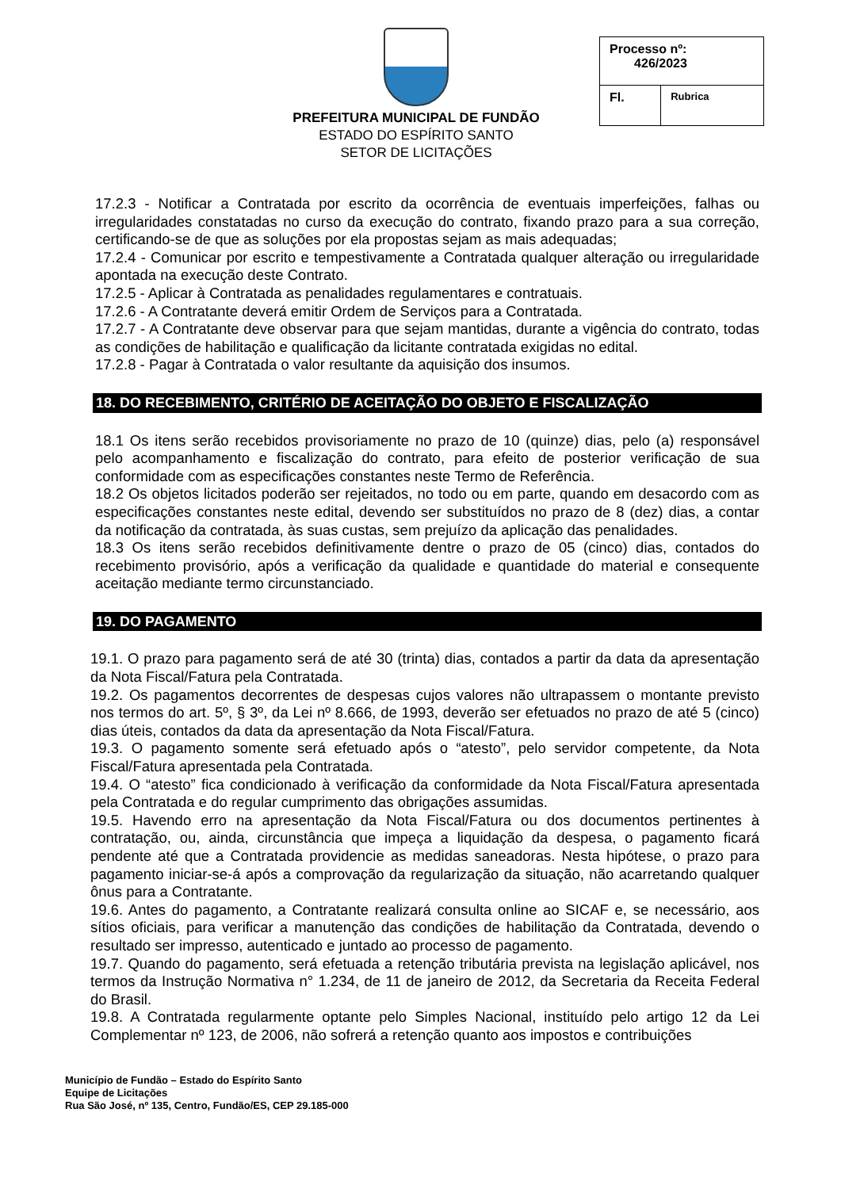PREFEITURA MUNICIPAL DE FUNDÃO
ESTADO DO ESPÍRITO SANTO
SETOR DE LICITAÇÕES
| Processo nº: 426/2023 | |
| Fl. | Rubrica |
17.2.3 - Notificar a Contratada por escrito da ocorrência de eventuais imperfeições, falhas ou irregularidades constatadas no curso da execução do contrato, fixando prazo para a sua correção, certificando-se de que as soluções por ela propostas sejam as mais adequadas;
17.2.4 - Comunicar por escrito e tempestivamente a Contratada qualquer alteração ou irregularidade apontada na execução deste Contrato.
17.2.5 - Aplicar à Contratada as penalidades regulamentares e contratuais.
17.2.6 - A Contratante deverá emitir Ordem de Serviços para a Contratada.
17.2.7 - A Contratante deve observar para que sejam mantidas, durante a vigência do contrato, todas as condições de habilitação e qualificação da licitante contratada exigidas no edital.
17.2.8 - Pagar à Contratada o valor resultante da aquisição dos insumos.
18. DO RECEBIMENTO, CRITÉRIO DE ACEITAÇÃO DO OBJETO E FISCALIZAÇÃO
18.1 Os itens serão recebidos provisoriamente no prazo de 10 (quinze) dias, pelo (a) responsável pelo acompanhamento e fiscalização do contrato, para efeito de posterior verificação de sua conformidade com as especificações constantes neste Termo de Referência.
18.2 Os objetos licitados poderão ser rejeitados, no todo ou em parte, quando em desacordo com as especificações constantes neste edital, devendo ser substituídos no prazo de 8 (dez) dias, a contar da notificação da contratada, às suas custas, sem prejuízo da aplicação das penalidades.
18.3 Os itens serão recebidos definitivamente dentre o prazo de 05 (cinco) dias, contados do recebimento provisório, após a verificação da qualidade e quantidade do material e consequente aceitação mediante termo circunstanciado.
19. DO PAGAMENTO
19.1. O prazo para pagamento será de até 30 (trinta) dias, contados a partir da data da apresentação da Nota Fiscal/Fatura pela Contratada.
19.2. Os pagamentos decorrentes de despesas cujos valores não ultrapassem o montante previsto nos termos do art. 5º, § 3º, da Lei nº 8.666, de 1993, deverão ser efetuados no prazo de até 5 (cinco) dias úteis, contados da data da apresentação da Nota Fiscal/Fatura.
19.3. O pagamento somente será efetuado após o “atesto”, pelo servidor competente, da Nota Fiscal/Fatura apresentada pela Contratada.
19.4. O “atesto” fica condicionado à verificação da conformidade da Nota Fiscal/Fatura apresentada pela Contratada e do regular cumprimento das obrigações assumidas.
19.5. Havendo erro na apresentação da Nota Fiscal/Fatura ou dos documentos pertinentes à contratação, ou, ainda, circunstância que impeça a liquidação da despesa, o pagamento ficará pendente até que a Contratada providencie as medidas saneadoras. Nesta hipótese, o prazo para pagamento iniciar-se-á após a comprovação da regularização da situação, não acarretando qualquer ônus para a Contratante.
19.6. Antes do pagamento, a Contratante realizará consulta online ao SICAF e, se necessário, aos sítios oficiais, para verificar a manutenção das condições de habilitação da Contratada, devendo o resultado ser impresso, autenticado e juntado ao processo de pagamento.
19.7. Quando do pagamento, será efetuada a retenção tributária prevista na legislação aplicável, nos termos da Instrução Normativa n° 1.234, de 11 de janeiro de 2012, da Secretaria da Receita Federal do Brasil.
19.8. A Contratada regularmente optante pelo Simples Nacional, instituído pelo artigo 12 da Lei Complementar nº 123, de 2006, não sofrerá a retenção quanto aos impostos e contribuições
Município de Fundão – Estado do Espírito Santo
Equipe de Licitações
Rua São José, nº 135, Centro, Fundão/ES, CEP 29.185-000